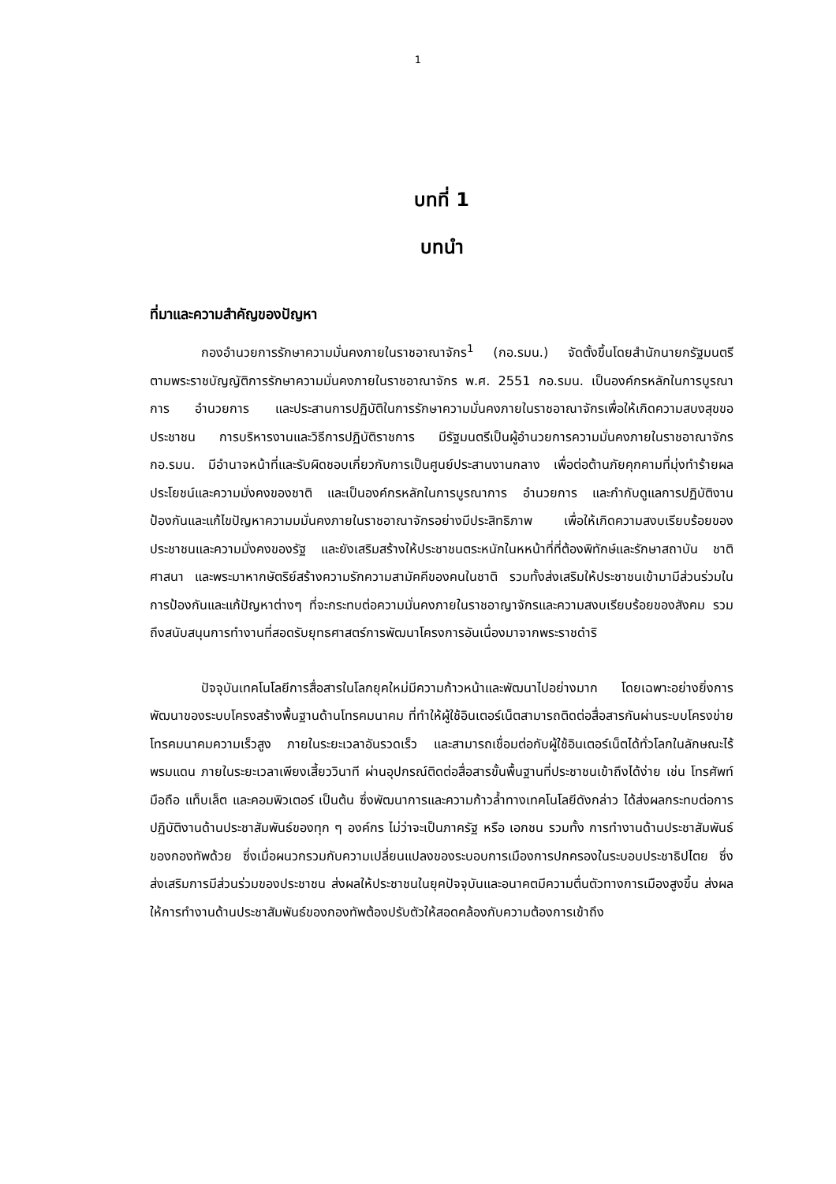1
บทที่ 1
บทนำ
ที่มาและความสำคัญของปัญหา
กองอำนวยการรักษาความมั่นคงภายในราชอาณาจักร<sup>1</sup> (กอ.รมน.) จัดตั้งขึ้นโดยสำนักนายกรัฐมนตรี ตามพระราชบัญญัติการรักษาความมั่นคงภายในราชอาณาจักร พ.ศ. 2551 กอ.รมน. เป็นองค์กรหลักในการบูรณาการ อำนวยการ และประสานการปฏิบัติในการรักษาความมั่นคงภายในราชอาณาจักรเพื่อให้เกิดความสบงสุขขอประชาชน การบริหารงานและวิธีการปฏิบัติราชการ มีรัฐมนตรีเป็นผู้อำนวยการความมั่นคงภายในราชอาณาจักร กอ.รมน. มีอำนาจหน้าที่และรับผิดชอบเกี่ยวกับการเป็นศูนย์ประสานงานกลาง เพื่อต่อต้านภัยคุกคามที่มุ่งทำร้ายผลประโยชน์และความมั่งคงของชาติ และเป็นองค์กรหลักในการบูรณาการ อำนวยการ และกำกับดูแลการปฏิบัติงานป้องกันและแก้ไขปัญหาความมมั่นคงภายในราชอาณาจักรอย่างมีประสิทธิภาพ เพื่อให้เกิดความสงบเรียบร้อยของประชาชนและความมั่งคงของรัฐ และยังเสริมสร้างให้ประชาชนตระหนักในหหน้าที่ที่ต้องพิทักษ์และรักษาสถาบัน ชาติ ศาสนา และพระมาหากษัตริย์สร้างความรักความสามัคคีของคนในชาติ รวมทั้งส่งเสริมให้ประชาชนเข้ามามีส่วนร่วมในการป้องกันและแก้ปัญหาต่างๆ ที่จะกระทบต่อความมั่นคงภายในราชอาญาจักรและความสงบเรียบร้อยของสังคม รวมถึงสนับสนุนการทำงานที่สอดรับยุทธศาสตร์การพัฒนาโครงการอันเนื่องมาจากพระราชดำริ
ปัจจุบันเทคโนโลยีการสื่อสารในโลกยุคใหม่มีความก้าวหน้าและพัฒนาไปอย่างมาก โดยเฉพาะอย่างยิ่งการพัฒนาของระบบโครงสร้างพื้นฐานด้านโทรคมนาคม ที่ทำให้ผู้ใช้อินเตอร์เน็ตสามารถติดต่อสื่อสารกันผ่านระบบโครงข่ายโทรคมนาคมความเร็วสูง ภายในระยะเวลาอันรวดเร็ว และสามารถเชื่อมต่อกับผู้ใช้อินเตอร์เน็ตได้ทั่วโลกในลักษณะไร้พรมแดน ภายในระยะเวลาเพียงเสี้ยววินาที ผ่านอุปกรณ์ติดต่อสื่อสารขั้นพื้นฐานที่ประชาชนเข้าถึงได้ง่าย เช่น โทรศัพท์มือถือ แท็บเล็ต และคอมพิวเตอร์ เป็นต้น ซึ่งพัฒนาการและความก้าวล้ำทางเทคโนโลยีดังกล่าว ได้ส่งผลกระทบต่อการปฏิบัติงานด้านประชาสัมพันธ์ของทุก ๆ องค์กร ไม่ว่าจะเป็นภาครัฐ หรือ เอกชน รวมทั้ง การทำงานด้านประชาสัมพันธ์ของกองทัพด้วย ซึ่งเมื่อผนวกรวมกับความเปลี่ยนแปลงของระบอบการเมืองการปกครองในระบอบประชาธิปไตย ซึ่งส่งเสริมการมีส่วนร่วมของประชาชน ส่งผลให้ประชาชนในยุคปัจจุบันและอนาคตมีความตื่นตัวทางการเมืองสูงขึ้น ส่งผลให้การทำงานด้านประชาสัมพันธ์ของกองทัพต้องปรับตัวให้สอดคล้องกับความต้องการเข้าถึง